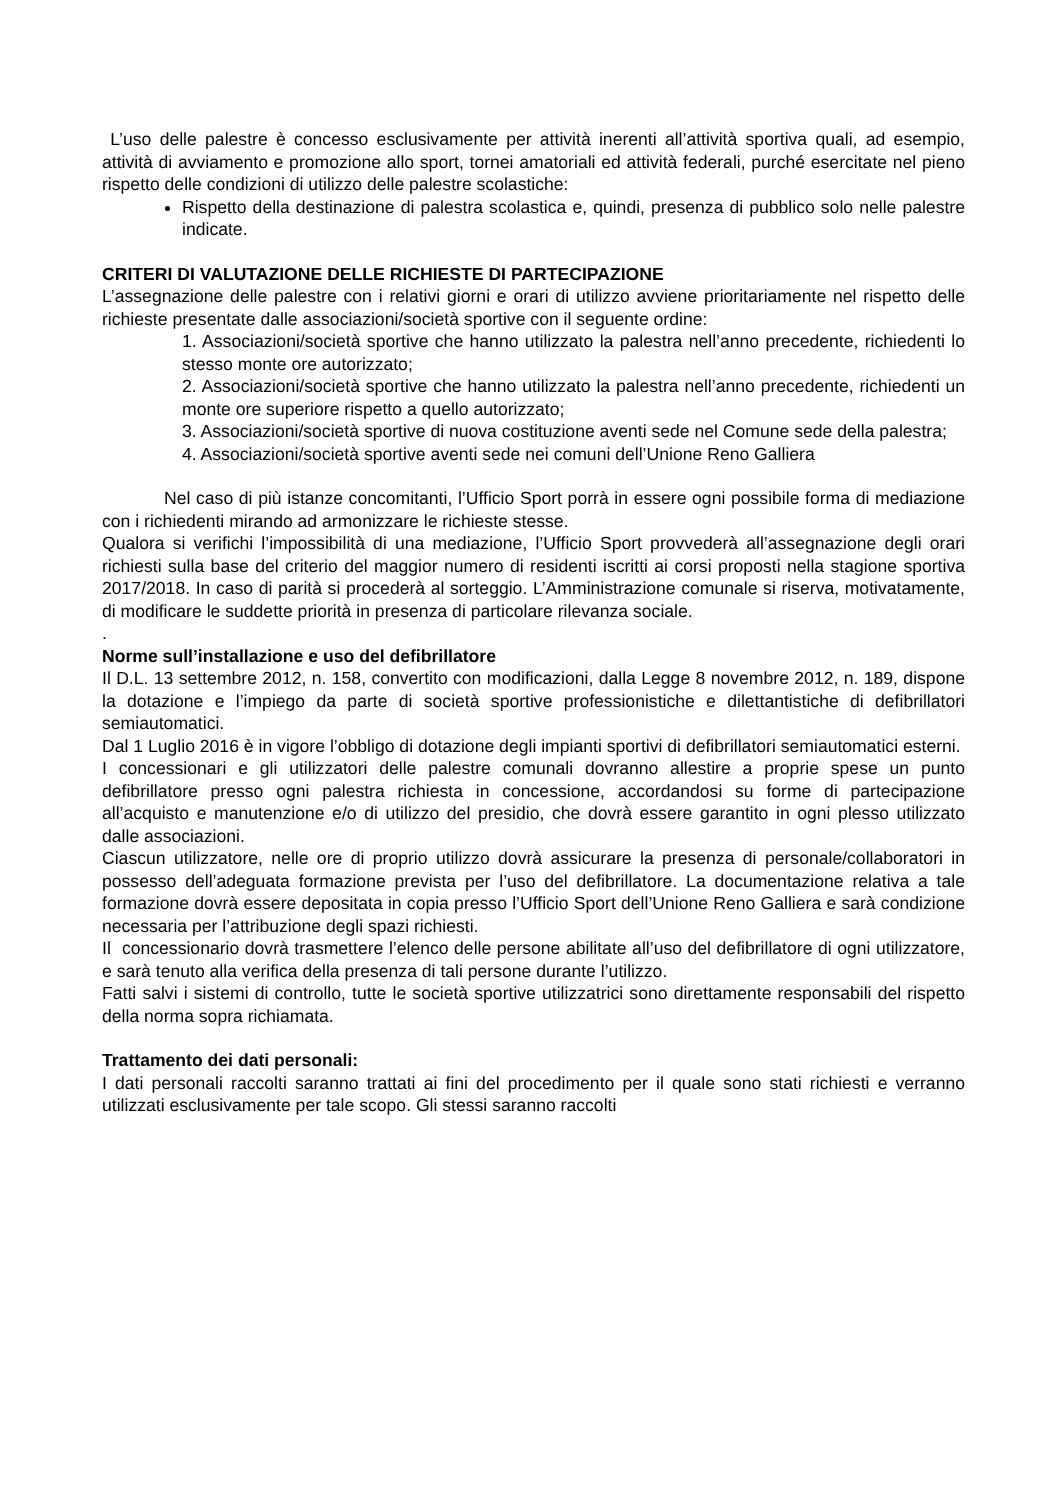L’uso delle palestre è concesso esclusivamente per attività inerenti all’attività sportiva quali, ad esempio, attività di avviamento e promozione allo sport, tornei amatoriali ed attività federali, purché esercitate nel pieno rispetto delle condizioni di utilizzo delle palestre scolastiche:
Rispetto della destinazione di palestra scolastica e, quindi, presenza di pubblico solo nelle palestre indicate.
CRITERI DI VALUTAZIONE DELLE RICHIESTE DI PARTECIPAZIONE
L’assegnazione delle palestre con i relativi giorni e orari di utilizzo avviene prioritariamente nel rispetto delle richieste presentate dalle associazioni/società sportive con il seguente ordine:
1. Associazioni/società sportive che hanno utilizzato la palestra nell’anno precedente, richiedenti lo stesso monte ore autorizzato;
2. Associazioni/società sportive che hanno utilizzato la palestra nell’anno precedente, richiedenti un monte ore superiore rispetto a quello autorizzato;
3. Associazioni/società sportive di nuova costituzione aventi sede nel Comune sede della palestra;
4. Associazioni/società sportive aventi sede nei comuni dell’Unione Reno Galliera
Nel caso di più istanze concomitanti, l’Ufficio Sport porrà in essere ogni possibile forma di mediazione con i richiedenti mirando ad armonizzare le richieste stesse.
Qualora si verifichi l’impossibilità di una mediazione, l’Ufficio Sport provvederà all’assegnazione degli orari richiesti sulla base del criterio del maggior numero di residenti iscritti ai corsi proposti nella stagione sportiva 2017/2018. In caso di parità si procederà al sorteggio. L’Amministrazione comunale si riserva, motivatamente, di modificare le suddette priorità in presenza di particolare rilevanza sociale.
.
Norme sull’installazione e uso del defibrillatore
Il D.L. 13 settembre 2012, n. 158, convertito con modificazioni, dalla Legge 8 novembre 2012, n. 189, dispone la dotazione e l’impiego da parte di società sportive professionistiche e dilettantistiche di defibrillatori semiautomatici.
Dal 1 Luglio 2016 è in vigore l’obbligo di dotazione degli impianti sportivi di defibrillatori semiautomatici esterni.
I concessionari e gli utilizzatori delle palestre comunali dovranno allestire a proprie spese un punto defibrillatore presso ogni palestra richiesta in concessione, accordandosi su forme di partecipazione all’acquisto e manutenzione e/o di utilizzo del presidio, che dovrà essere garantito in ogni plesso utilizzato dalle associazioni.
Ciascun utilizzatore, nelle ore di proprio utilizzo dovrà assicurare la presenza di personale/collaboratori in possesso dell’adeguata formazione prevista per l’uso del defibrillatore. La documentazione relativa a tale formazione dovrà essere depositata in copia presso l’Ufficio Sport dell’Unione Reno Galliera e sarà condizione necessaria per l’attribuzione degli spazi richiesti.
Il concessionario dovrà trasmettere l’elenco delle persone abilitate all’uso del defibrillatore di ogni utilizzatore, e sarà tenuto alla verifica della presenza di tali persone durante l’utilizzo.
Fatti salvi i sistemi di controllo, tutte le società sportive utilizzatrici sono direttamente responsabili del rispetto della norma sopra richiamata.
Trattamento dei dati personali:
I dati personali raccolti saranno trattati ai fini del procedimento per il quale sono stati richiesti e verranno utilizzati esclusivamente per tale scopo. Gli stessi saranno raccolti